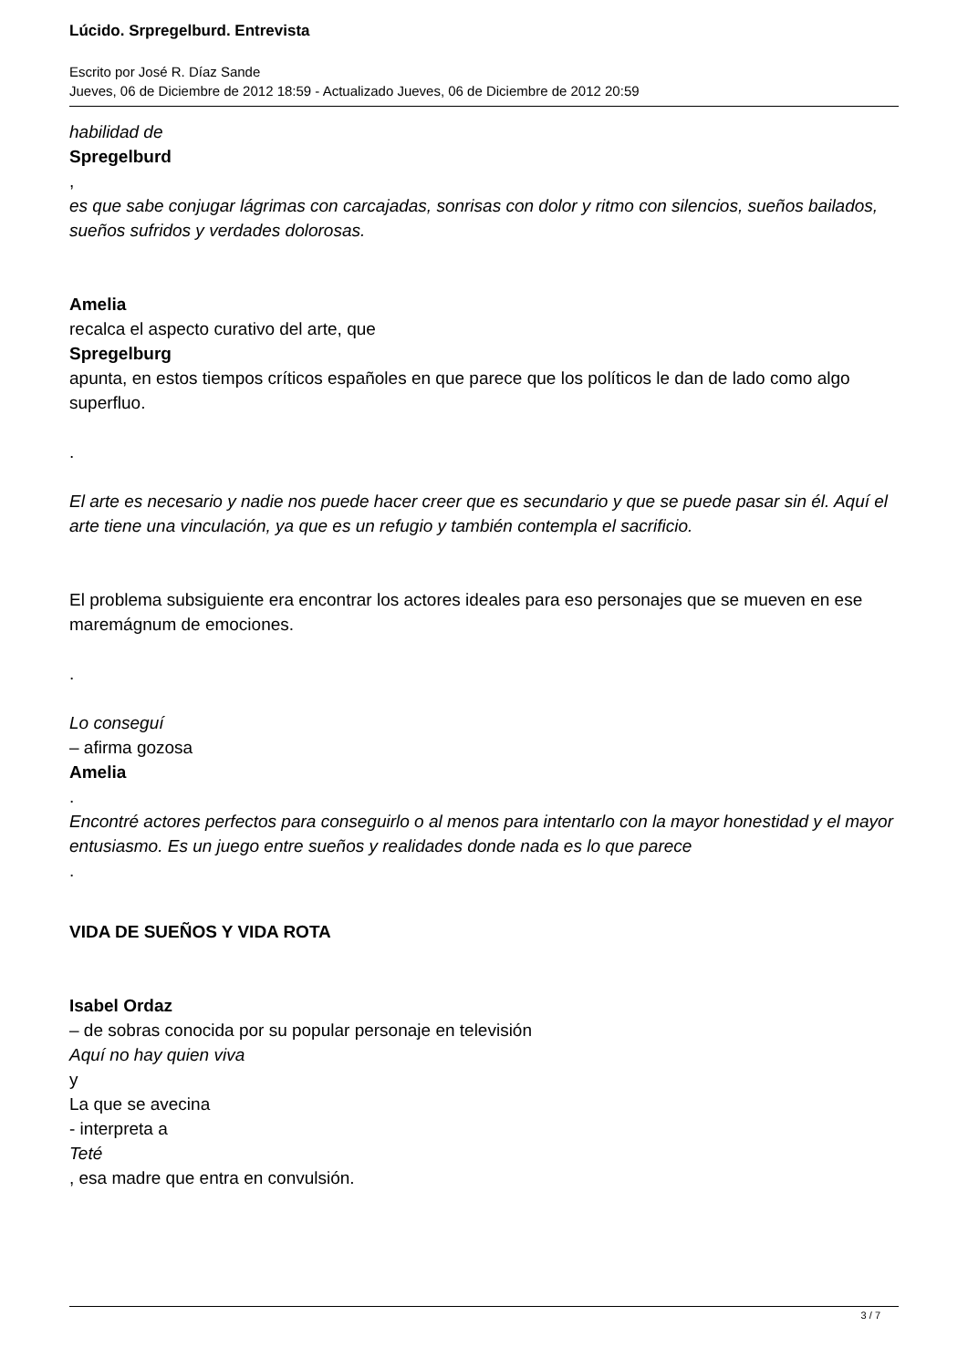Lúcido. Srpregelburd. Entrevista
Escrito por José R. Díaz Sande
Jueves, 06 de Diciembre de 2012 18:59 - Actualizado Jueves, 06 de Diciembre de 2012 20:59
habilidad de
Spregelburd
,
es que sabe conjugar lágrimas con carcajadas, sonrisas con dolor y ritmo con silencios, sueños bailados, sueños sufridos y verdades dolorosas.
Amelia
recalca el aspecto curativo del arte, que
Spregelburg
apunta, en estos tiempos críticos españoles en que parece que los políticos le dan de lado como algo superfluo.
.
El arte es necesario y nadie nos puede hacer creer que es secundario y que se puede pasar sin él. Aquí el arte tiene una vinculación, ya que es un refugio y también contempla el sacrificio.
El problema subsiguiente era encontrar los actores ideales para eso personajes que se mueven en ese maremágnum de emociones.
.
Lo conseguí
– afirma gozosa
Amelia
.
Encontré actores perfectos para conseguirlo o al menos para intentarlo con la mayor honestidad y el mayor entusiasmo. Es un juego entre sueños y realidades donde nada es lo que parece
.
VIDA DE SUEÑOS Y VIDA ROTA
Isabel Ordaz
– de sobras conocida por su popular personaje en televisión
Aquí no hay quien viva
y
La que se avecina
- interpreta a
Teté
, esa madre que entra en convulsión.
3 / 7